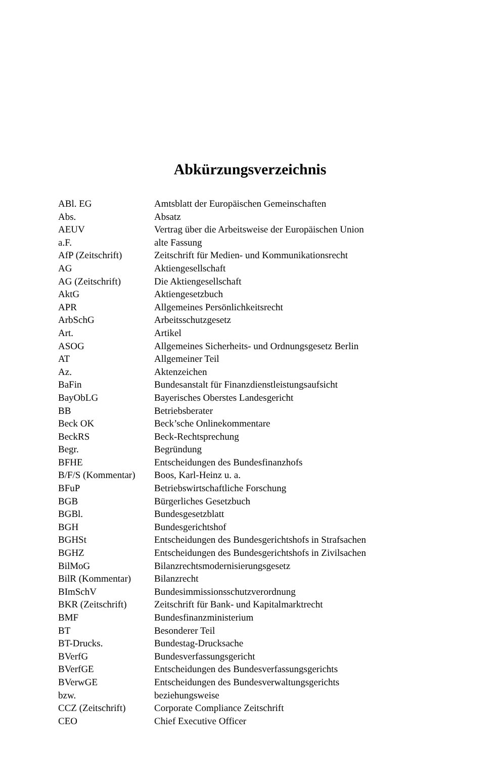Abkürzungsverzeichnis
| ABl. EG | Amtsblatt der Europäischen Gemeinschaften |
| Abs. | Absatz |
| AEUV | Vertrag über die Arbeitsweise der Europäischen Union |
| a.F. | alte Fassung |
| AfP (Zeitschrift) | Zeitschrift für Medien- und Kommunikationsrecht |
| AG | Aktiengesellschaft |
| AG (Zeitschrift) | Die Aktiengesellschaft |
| AktG | Aktiengesetzbuch |
| APR | Allgemeines Persönlichkeitsrecht |
| ArbSchG | Arbeitsschutzgesetz |
| Art. | Artikel |
| ASOG | Allgemeines Sicherheits- und Ordnungsgesetz Berlin |
| AT | Allgemeiner Teil |
| Az. | Aktenzeichen |
| BaFin | Bundesanstalt für Finanzdienstleistungsaufsicht |
| BayObLG | Bayerisches Oberstes Landesgericht |
| BB | Betriebsberater |
| Beck OK | Beck’sche Onlinekommentare |
| BeckRS | Beck-Rechtsprechung |
| Begr. | Begründung |
| BFHE | Entscheidungen des Bundesfinanzhofs |
| B/F/S (Kommentar) | Boos, Karl-Heinz u. a. |
| BFuP | Betriebswirtschaftliche Forschung |
| BGB | Bürgerliches Gesetzbuch |
| BGBl. | Bundesgesetzblatt |
| BGH | Bundesgerichtshof |
| BGHSt | Entscheidungen des Bundesgerichtshofs in Strafsachen |
| BGHZ | Entscheidungen des Bundesgerichtshofs in Zivilsachen |
| BilMoG | Bilanzrechtsmodernisierungsgesetz |
| BilR (Kommentar) | Bilanzrecht |
| BImSchV | Bundesimmissionsschutzverordnung |
| BKR (Zeitschrift) | Zeitschrift für Bank- und Kapitalmarktrecht |
| BMF | Bundesfinanzministerium |
| BT | Besonderer Teil |
| BT-Drucks. | Bundestag-Drucksache |
| BVerfG | Bundesverfassungsgericht |
| BVerfGE | Entscheidungen des Bundesverfassungsgerichts |
| BVerwGE | Entscheidungen des Bundesverwaltungsgerichts |
| bzw. | beziehungsweise |
| CCZ (Zeitschrift) | Corporate Compliance Zeitschrift |
| CEO | Chief Executive Officer |